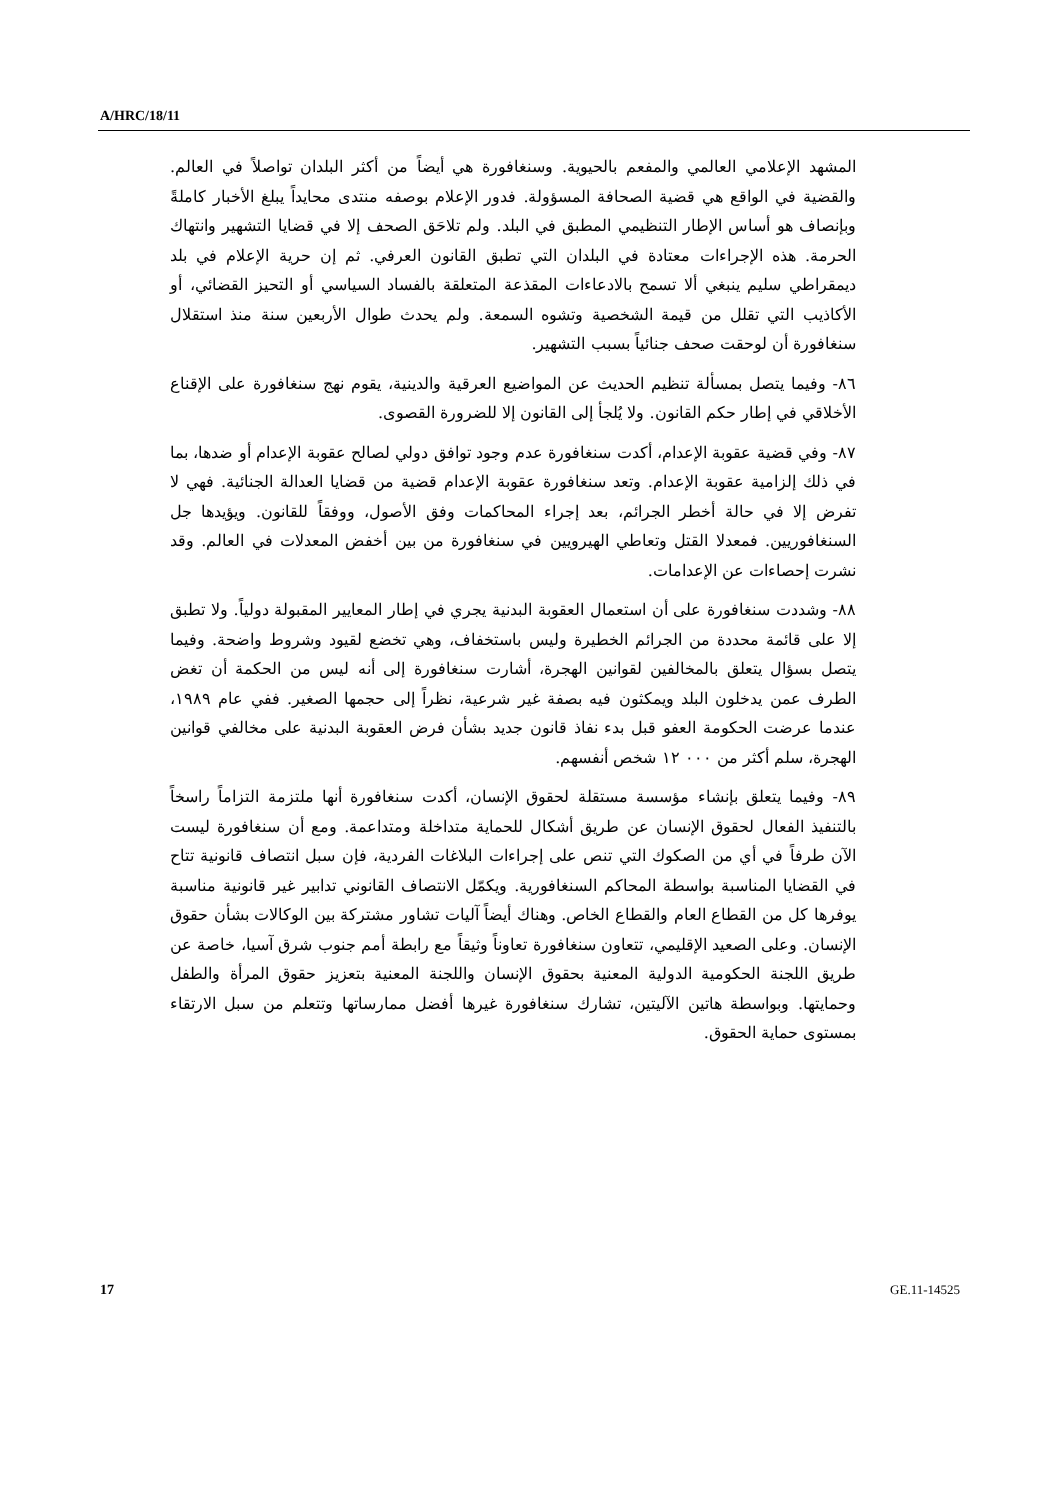A/HRC/18/11
المشهد الإعلامي العالمي والمفعم بالحيوية. وسنغافورة هي أيضاً من أكثر البلدان تواصلاً في العالم. والقضية في الواقع هي قضية الصحافة المسؤولة. فدور الإعلام بوصفه منتدى محايداً يبلغ الأخبار كاملةً وبإنصاف هو أساس الإطار التنظيمي المطبق في البلد. ولم تلاحَق الصحف إلا في قضايا التشهير وانتهاك الحرمة. هذه الإجراءات معتادة في البلدان التي تطبق القانون العرفي. ثم إن حرية الإعلام في بلد ديمقراطي سليم ينبغي ألا تسمح بالادعاءات المقذعة المتعلقة بالفساد السياسي أو التحيز القضائي، أو الأكاذيب التي تقلل من قيمة الشخصية وتشوه السمعة. ولم يحدث طوال الأربعين سنة منذ استقلال سنغافورة أن لوحقت صحف جنائياً بسبب التشهير.
٨٦- وفيما يتصل بمسألة تنظيم الحديث عن المواضيع العرقية والدينية، يقوم نهج سنغافورة على الإقناع الأخلاقي في إطار حكم القانون. ولا يُلجأ إلى القانون إلا للضرورة القصوى.
٨٧- وفي قضية عقوبة الإعدام، أكدت سنغافورة عدم وجود توافق دولي لصالح عقوبة الإعدام أو ضدها، بما في ذلك إلزامية عقوبة الإعدام. وتعد سنغافورة عقوبة الإعدام قضية من قضايا العدالة الجنائية. فهي لا تفرض إلا في حالة أخطر الجرائم، بعد إجراء المحاكمات وفق الأصول، ووفقاً للقانون. ويؤيدها جل السنغافوريين. فمعدلا القتل وتعاطي الهيرويين في سنغافورة من بين أخفض المعدلات في العالم. وقد نشرت إحصاءات عن الإعدامات.
٨٨- وشددت سنغافورة على أن استعمال العقوبة البدنية يجري في إطار المعايير المقبولة دولياً. ولا تطبق إلا على قائمة محددة من الجرائم الخطيرة وليس باستخفاف، وهي تخضع لقيود وشروط واضحة. وفيما يتصل بسؤال يتعلق بالمخالفين لقوانين الهجرة، أشارت سنغافورة إلى أنه ليس من الحكمة أن تغض الطرف عمن يدخلون البلد ويمكثون فيه بصفة غير شرعية، نظراً إلى حجمها الصغير. ففي عام ١٩٨٩، عندما عرضت الحكومة العفو قبل بدء نفاذ قانون جديد بشأن فرض العقوبة البدنية على مخالفي قوانين الهجرة، سلم أكثر من ٠٠٠ ١٢ شخص أنفسهم.
٨٩- وفيما يتعلق بإنشاء مؤسسة مستقلة لحقوق الإنسان، أكدت سنغافورة أنها ملتزمة التزاماً راسخاً بالتنفيذ الفعال لحقوق الإنسان عن طريق أشكال للحماية متداخلة ومتداعمة. ومع أن سنغافورة ليست الآن طرفاً في أي من الصكوك التي تنص على إجراءات البلاغات الفردية، فإن سبل انتصاف قانونية تتاح في القضايا المناسبة بواسطة المحاكم السنغافورية. ويكمّل الانتصاف القانوني تدابير غير قانونية مناسبة يوفرها كل من القطاع العام والقطاع الخاص. وهناك أيضاً آليات تشاور مشتركة بين الوكالات بشأن حقوق الإنسان. وعلى الصعيد الإقليمي، تتعاون سنغافورة تعاوناً وثيقاً مع رابطة أمم جنوب شرق آسيا، خاصة عن طريق اللجنة الحكومية الدولية المعنية بحقوق الإنسان واللجنة المعنية بتعزيز حقوق المرأة والطفل وحمايتها. وبواسطة هاتين الآليتين، تشارك سنغافورة غيرها أفضل ممارساتها وتتعلم من سبل الارتقاء بمستوى حماية الحقوق.
17 GE.11-14525